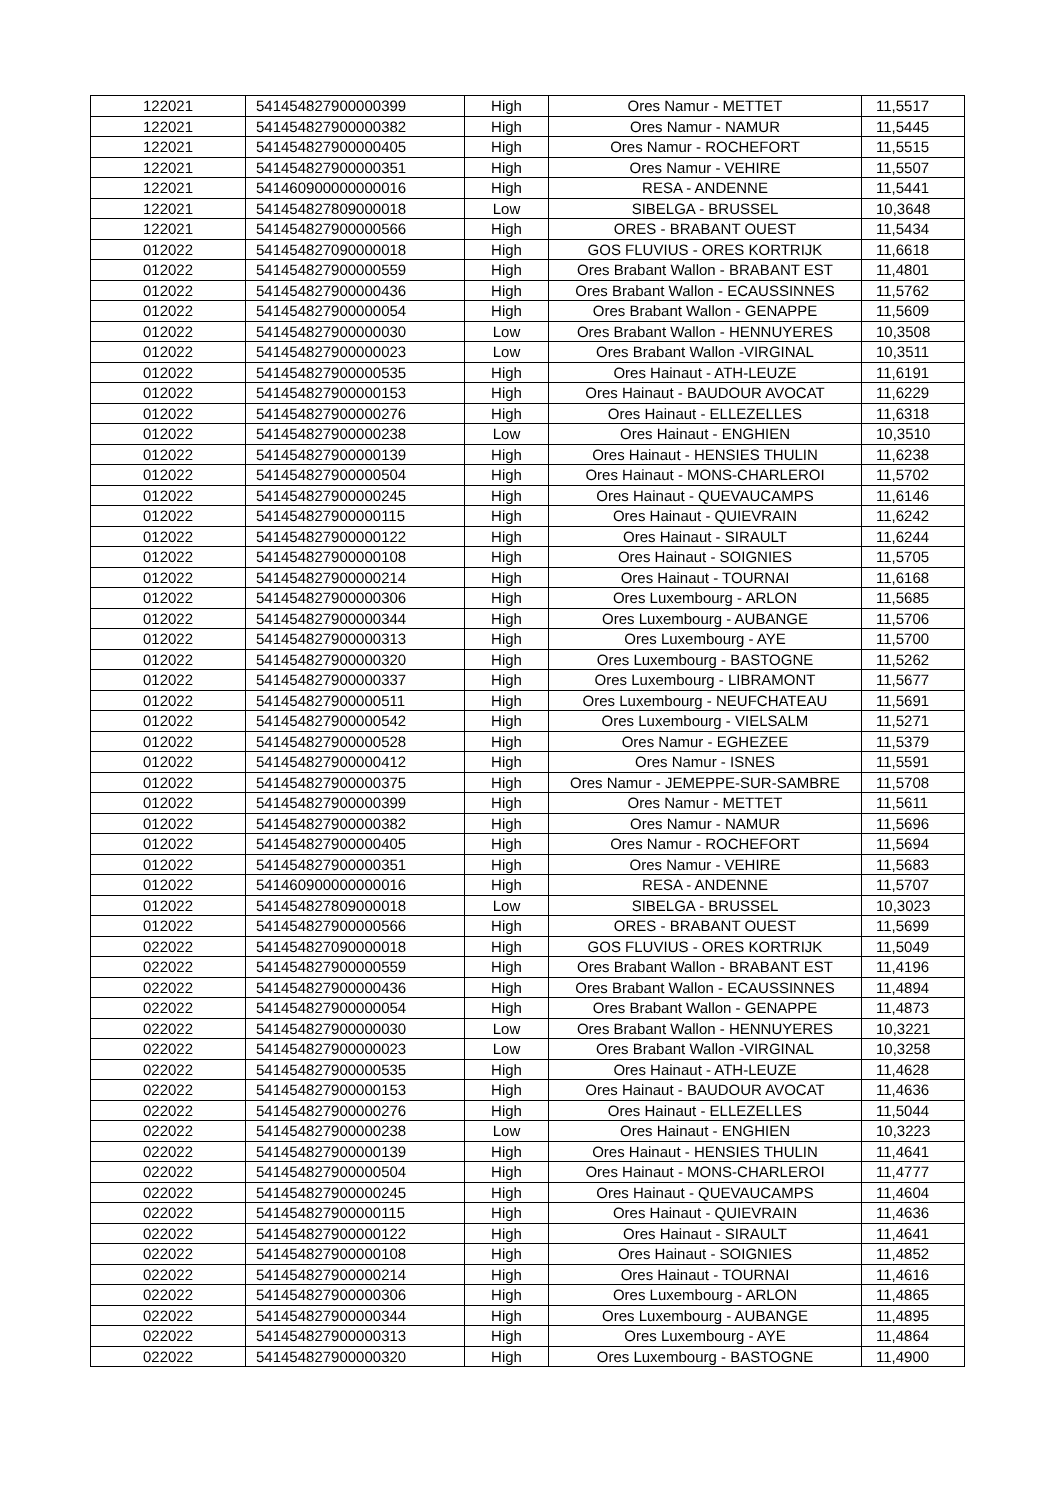| 122021 | 541454827900000399 | High | Ores Namur - METTET | 11,5517 |
| 122021 | 541454827900000382 | High | Ores Namur - NAMUR | 11,5445 |
| 122021 | 541454827900000405 | High | Ores Namur - ROCHEFORT | 11,5515 |
| 122021 | 541454827900000351 | High | Ores Namur - VEHIRE | 11,5507 |
| 122021 | 541460900000000016 | High | RESA - ANDENNE | 11,5441 |
| 122021 | 541454827809000018 | Low | SIBELGA - BRUSSEL | 10,3648 |
| 122021 | 541454827900000566 | High | ORES - BRABANT OUEST | 11,5434 |
| 012022 | 541454827090000018 | High | GOS FLUVIUS - ORES KORTRIJK | 11,6618 |
| 012022 | 541454827900000559 | High | Ores Brabant Wallon - BRABANT EST | 11,4801 |
| 012022 | 541454827900000436 | High | Ores Brabant Wallon - ECAUSSINNES | 11,5762 |
| 012022 | 541454827900000054 | High | Ores Brabant Wallon - GENAPPE | 11,5609 |
| 012022 | 541454827900000030 | Low | Ores Brabant Wallon - HENNUYERES | 10,3508 |
| 012022 | 541454827900000023 | Low | Ores Brabant Wallon -VIRGINAL | 10,3511 |
| 012022 | 541454827900000535 | High | Ores Hainaut - ATH-LEUZE | 11,6191 |
| 012022 | 541454827900000153 | High | Ores Hainaut - BAUDOUR AVOCAT | 11,6229 |
| 012022 | 541454827900000276 | High | Ores Hainaut - ELLEZELLES | 11,6318 |
| 012022 | 541454827900000238 | Low | Ores Hainaut - ENGHIEN | 10,3510 |
| 012022 | 541454827900000139 | High | Ores Hainaut - HENSIES THULIN | 11,6238 |
| 012022 | 541454827900000504 | High | Ores Hainaut - MONS-CHARLEROI | 11,5702 |
| 012022 | 541454827900000245 | High | Ores Hainaut - QUEVAUCAMPS | 11,6146 |
| 012022 | 541454827900000115 | High | Ores Hainaut - QUIEVRAIN | 11,6242 |
| 012022 | 541454827900000122 | High | Ores Hainaut - SIRAULT | 11,6244 |
| 012022 | 541454827900000108 | High | Ores Hainaut - SOIGNIES | 11,5705 |
| 012022 | 541454827900000214 | High | Ores Hainaut - TOURNAI | 11,6168 |
| 012022 | 541454827900000306 | High | Ores Luxembourg - ARLON | 11,5685 |
| 012022 | 541454827900000344 | High | Ores Luxembourg - AUBANGE | 11,5706 |
| 012022 | 541454827900000313 | High | Ores Luxembourg - AYE | 11,5700 |
| 012022 | 541454827900000320 | High | Ores Luxembourg - BASTOGNE | 11,5262 |
| 012022 | 541454827900000337 | High | Ores Luxembourg - LIBRAMONT | 11,5677 |
| 012022 | 541454827900000511 | High | Ores Luxembourg - NEUFCHATEAU | 11,5691 |
| 012022 | 541454827900000542 | High | Ores Luxembourg - VIELSALM | 11,5271 |
| 012022 | 541454827900000528 | High | Ores Namur - EGHEZEE | 11,5379 |
| 012022 | 541454827900000412 | High | Ores Namur - ISNES | 11,5591 |
| 012022 | 541454827900000375 | High | Ores Namur - JEMEPPE-SUR-SAMBRE | 11,5708 |
| 012022 | 541454827900000399 | High | Ores Namur - METTET | 11,5611 |
| 012022 | 541454827900000382 | High | Ores Namur - NAMUR | 11,5696 |
| 012022 | 541454827900000405 | High | Ores Namur - ROCHEFORT | 11,5694 |
| 012022 | 541454827900000351 | High | Ores Namur - VEHIRE | 11,5683 |
| 012022 | 541460900000000016 | High | RESA - ANDENNE | 11,5707 |
| 012022 | 541454827809000018 | Low | SIBELGA - BRUSSEL | 10,3023 |
| 012022 | 541454827900000566 | High | ORES - BRABANT OUEST | 11,5699 |
| 022022 | 541454827090000018 | High | GOS FLUVIUS - ORES KORTRIJK | 11,5049 |
| 022022 | 541454827900000559 | High | Ores Brabant Wallon - BRABANT EST | 11,4196 |
| 022022 | 541454827900000436 | High | Ores Brabant Wallon - ECAUSSINNES | 11,4894 |
| 022022 | 541454827900000054 | High | Ores Brabant Wallon - GENAPPE | 11,4873 |
| 022022 | 541454827900000030 | Low | Ores Brabant Wallon - HENNUYERES | 10,3221 |
| 022022 | 541454827900000023 | Low | Ores Brabant Wallon -VIRGINAL | 10,3258 |
| 022022 | 541454827900000535 | High | Ores Hainaut - ATH-LEUZE | 11,4628 |
| 022022 | 541454827900000153 | High | Ores Hainaut - BAUDOUR AVOCAT | 11,4636 |
| 022022 | 541454827900000276 | High | Ores Hainaut - ELLEZELLES | 11,5044 |
| 022022 | 541454827900000238 | Low | Ores Hainaut - ENGHIEN | 10,3223 |
| 022022 | 541454827900000139 | High | Ores Hainaut - HENSIES THULIN | 11,4641 |
| 022022 | 541454827900000504 | High | Ores Hainaut - MONS-CHARLEROI | 11,4777 |
| 022022 | 541454827900000245 | High | Ores Hainaut - QUEVAUCAMPS | 11,4604 |
| 022022 | 541454827900000115 | High | Ores Hainaut - QUIEVRAIN | 11,4636 |
| 022022 | 541454827900000122 | High | Ores Hainaut - SIRAULT | 11,4641 |
| 022022 | 541454827900000108 | High | Ores Hainaut - SOIGNIES | 11,4852 |
| 022022 | 541454827900000214 | High | Ores Hainaut - TOURNAI | 11,4616 |
| 022022 | 541454827900000306 | High | Ores Luxembourg - ARLON | 11,4865 |
| 022022 | 541454827900000344 | High | Ores Luxembourg - AUBANGE | 11,4895 |
| 022022 | 541454827900000313 | High | Ores Luxembourg - AYE | 11,4864 |
| 022022 | 541454827900000320 | High | Ores Luxembourg - BASTOGNE | 11,4900 |